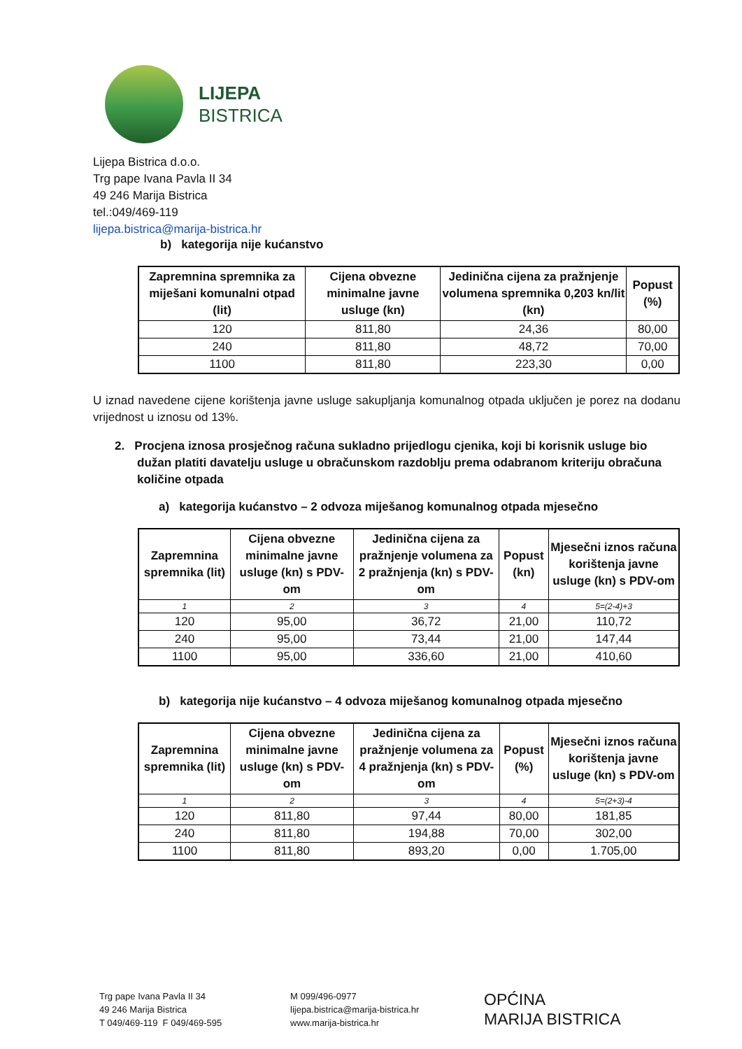LIJEPA
BISTRICA
Lijepa Bistrica d.o.o.
Trg pape Ivana Pavla II 34
49 246 Marija Bistrica
tel.:049/469-119
lijepa.bistrica@marija-bistrica.hr
b) kategorija nije kućanstvo
| Zapremnina spremnika za miješani komunalni otpad (lit) | Cijena obvezne minimalne javne usluge (kn) | Jedinična cijena za pražnjenje volumena spremnika 0,203 kn/lit (kn) | Popust (%) |
| --- | --- | --- | --- |
| 120 | 811,80 | 24,36 | 80,00 |
| 240 | 811,80 | 48,72 | 70,00 |
| 1100 | 811,80 | 223,30 | 0,00 |
U iznad navedene cijene korištenja javne usluge sakupljanja komunalnog otpada uključen je porez na dodanu vrijednost u iznosu od 13%.
2. Procjena iznosa prosječnog računa sukladno prijedlogu cjenika, koji bi korisnik usluge bio dužan platiti davatelju usluge u obračunskom razdoblju prema odabranom kriteriju obračuna količine otpada
a) kategorija kućanstvo – 2 odvoza miješanog komunalnog otpada mjesečno
| Zapremnina spremnika (lit) | Cijena obvezne minimalne javne usluge (kn) s PDV-om | Jedinična cijena za pražnjenje volumena za 2 pražnjenja (kn) s PDV-om | Popust (kn) | Mjesečni iznos računa korištenja javne usluge (kn) s PDV-om |
| --- | --- | --- | --- | --- |
| 1 | 2 | 3 | 4 | 5=(2-4)+3 |
| 120 | 95,00 | 36,72 | 21,00 | 110,72 |
| 240 | 95,00 | 73,44 | 21,00 | 147,44 |
| 1100 | 95,00 | 336,60 | 21,00 | 410,60 |
b) kategorija nije kućanstvo – 4 odvoza miješanog komunalnog otpada mjesečno
| Zapremnina spremnika (lit) | Cijena obvezne minimalne javne usluge (kn) s PDV-om | Jedinična cijena za pražnjenje volumena za 4 pražnjenja (kn) s PDV-om | Popust (%) | Mjesečni iznos računa korištenja javne usluge (kn) s PDV-om |
| --- | --- | --- | --- | --- |
| 1 | 2 | 3 | 4 | 5=(2+3)-4 |
| 120 | 811,80 | 97,44 | 80,00 | 181,85 |
| 240 | 811,80 | 194,88 | 70,00 | 302,00 |
| 1100 | 811,80 | 893,20 | 0,00 | 1.705,00 |
Trg pape Ivana Pavla II 34
49 246 Marija Bistrica
T 049/469-119 F 049/469-595
M 099/496-0977
lijepa.bistrica@marija-bistrica.hr
www.marija-bistrica.hr
OPĆINA
MARIJA BISTRICA